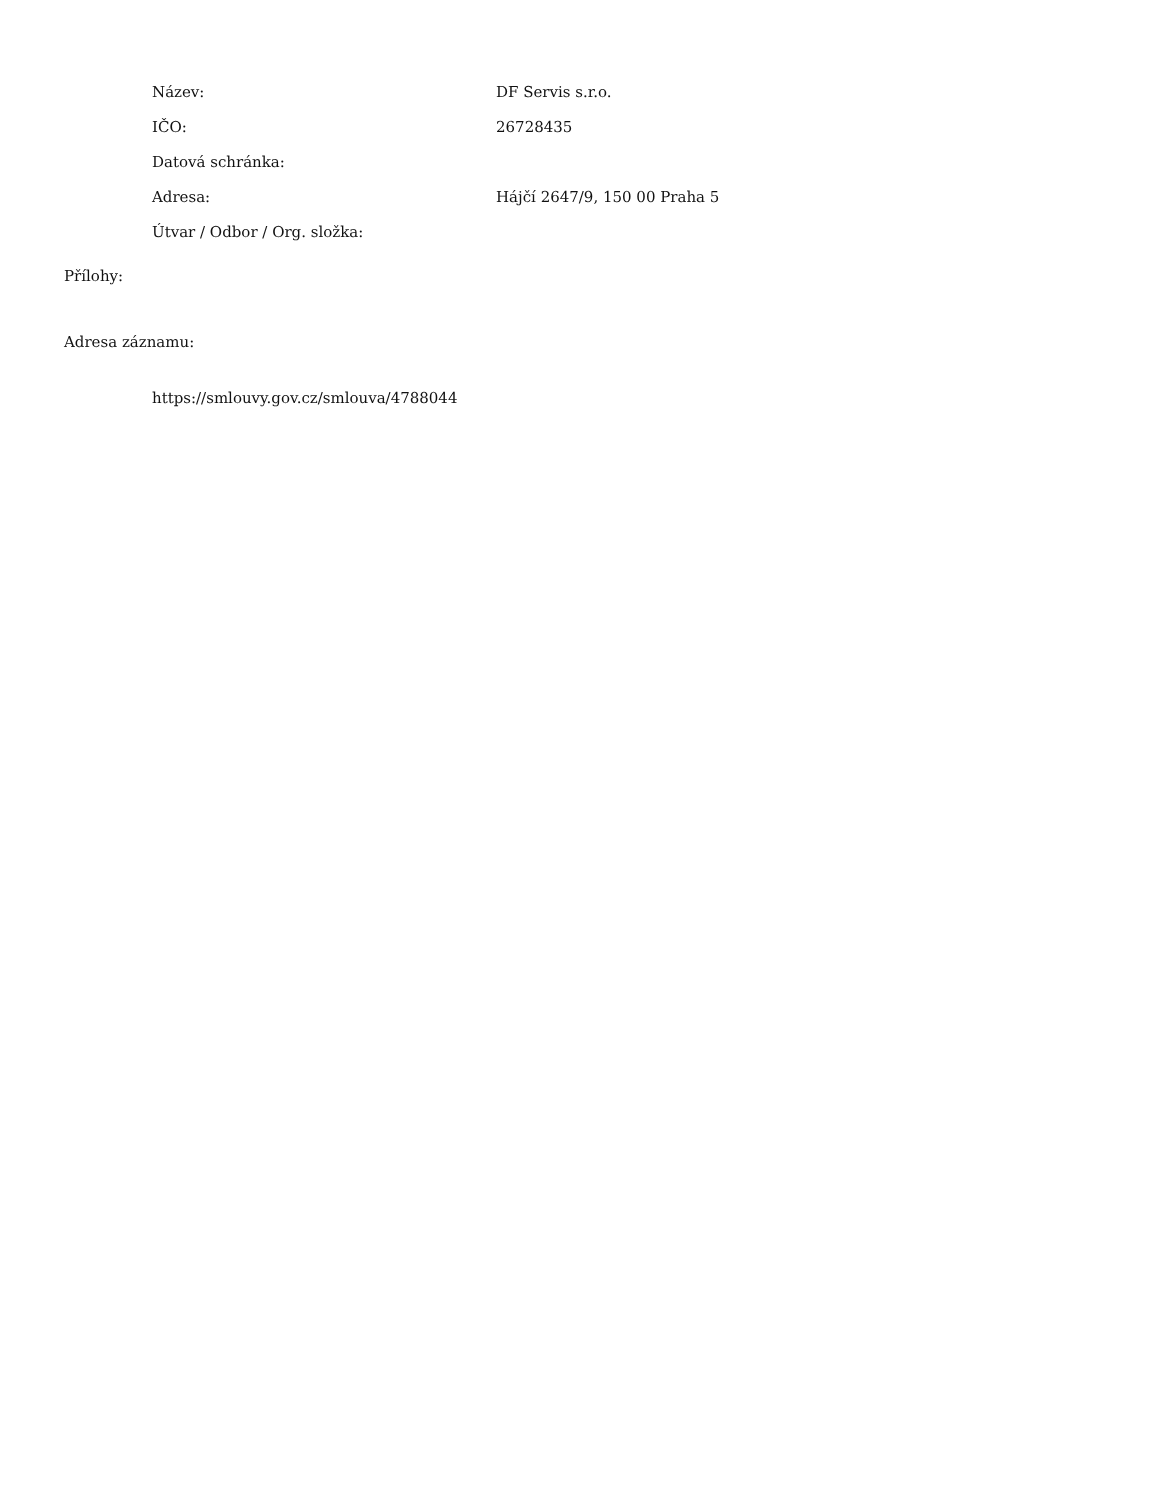| Název: | DF Servis s.r.o. |
| IČO: | 26728435 |
| Datová schránka: | |
| Adresa: | Hájčí 2647/9, 150 00 Praha 5 |
| Útvar / Odbor / Org. složka: | |
Přílohy:
Adresa záznamu:
https://smlouvy.gov.cz/smlouva/4788044